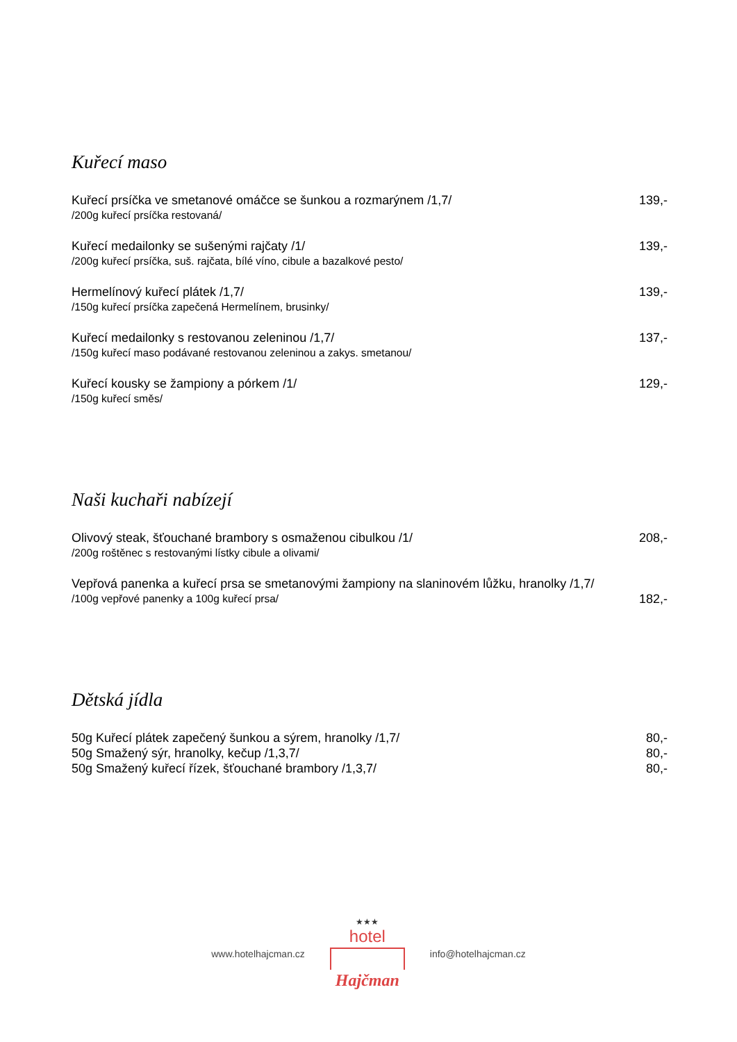Kuřecí maso
Kuřecí prsíčka ve smetanové omáčce se šunkou a rozmarýnem /1,7/ 139,-
/200g kuřecí prsíčka restovaná/
Kuřecí medailonky se sušenými rajčaty /1/ 139,-
/200g kuřecí prsíčka, suš. rajčata, bílé víno, cibule a bazalkové pesto/
Hermelínový kuřecí plátek /1,7/ 139,-
/150g kuřecí prsíčka zapečená Hermelínem, brusinky/
Kuřecí medailonky s restovanou zeleninou /1,7/ 137,-
/150g kuřecí maso podávané restovanou zeleninou a zakys. smetanou/
Kuřecí kousky se žampiony a pórkem /1/ 129,-
/150g kuřecí směs/
Naši kuchaři nabízejí
Olivový steak, šťouchané brambory s osmaženou cibulkou /1/ 208,-
/200g roštěnec s restovanými lístky cibule a olivami/
Vepřová panenka a kuřecí prsa se smetanovými žampiony na slaninovém lůžku, hranolky /1,7/
/100g vepřové panenky a 100g kuřecí prsa/ 182,-
Dětská jídla
50g Kuřecí plátek zapečený šunkou a sýrem, hranolky /1,7/ 80,-
50g Smažený sýr, hranolky, kečup /1,3,7/ 80,-
50g Smažený kuřecí řízek, šťouchané brambory /1,3,7/ 80,-
www.hotelhajcman.cz
★★★
hotel
Hajčman
info@hotelhajcman.cz